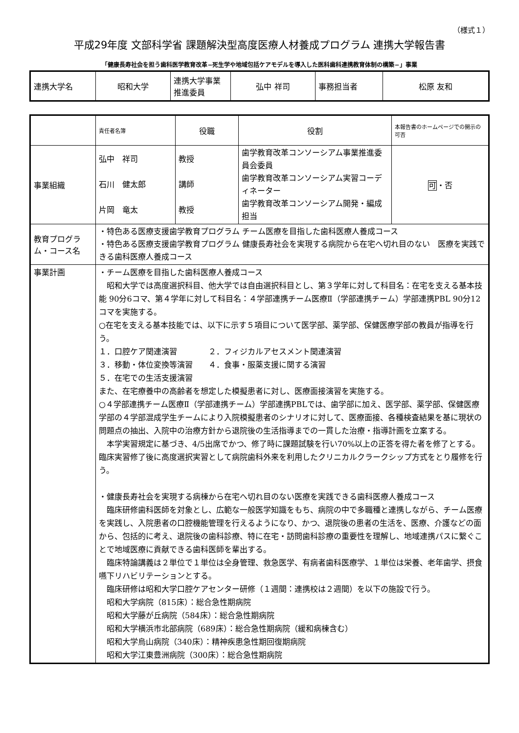（様式１）
平成29年度 文部科学省 課題解決型高度医療人材養成プログラム 連携大学報告書
「健康長寿社会を担う歯科医学教育改革−死生学や地域包括ケアモデルを導入した医科歯科連携教育体制の構築−」事業
| 連携大学名 | 昭和大学 | 連携大学事業推進委員 | 弘中 祥司 | 事務担当者 | 松原 友和 |
| | 責任者名簿 | 役職 | 役割 | 本報告書のホームページでの開示の可否 |
| 事業組織 | 弘中 祥司 石川 健太郎 片岡 竜太 | 教授 講師 教授 | 歯学教育改革コンソーシアム事業推進委員会委員 歯学教育改革コンソーシアム実習コーディネーター 歯学教育改革コンソーシアム開発・編成担当 | 可 ・否 |
| 教育プログラム・コース名 | ・特色ある医療支援歯学教育プログラム チーム医療を目指した歯科医療人養成コース ・特色ある医療支援歯学教育プログラム 健康長寿社会を実現する病院から在宅へ切れ目のない 医療を実践できる歯科医療人養成コース | | | |
| 事業計画 | ・チーム医療を目指した歯科医療人養成コース 昭和大学では高度選択科目、他大学では自由選択科目とし、第３学年に対して科目名：在宅を支える基本技能 90分6コマ、第４学年に対して科目名：４学部連携チーム医療Ⅱ（学部連携チーム）学部連携PBL 90分12コマを実施する。 ○在宅を支える基本技能では、以下に示す５項目について医学部、薬学部、保健医療学部の教員が指導を行う。 １．口腔ケア関連演習 ２．フィジカルアセスメント関連演習 ３．移動・体位変換等演習 ４．食事・服薬支援に関する演習 ５．在宅での生活支援演習 また、在宅療養中の高齢者を想定した模擬患者に対し、医療面接演習を実施する。 ○４学部連携チーム医療Ⅱ（学部連携チーム）学部連携PBLでは、歯学部に加え、医学部、薬学部、保健医療学部の４学部混成学生チームにより入院模擬患者のシナリオに対して、医療面接、各種検査結果を基に現状の問題点の抽出、入院中の治療方針から退院後の生活指導までの一貫した治療・指導計画を立案する。 本学実習規定に基づき、4/5出席でかつ、修了時に課題試験を行い70%以上の正答を得た者を修了とする。臨床実習修了後に高度選択実習として病院歯科外来を利用したクリニカルクラークシップ方式をとり履修を行う。 ・健康長寿社会を実現する病棟から在宅へ切れ目のない医療を実践できる歯科医療人養成コース 臨床研修歯科医師を対象とし、広範な一般医学知識をもち、病院の中で多職種と連携しながら、チーム医療を実践し、入院患者の口腔機能管理を行えるようになり、かつ、退院後の患者の生活を、医療、介護などの面から、包括的に考え、退院後の歯科診療、特に在宅・訪問歯科診療の重要性を理解し、地域連携パスに繋ぐことで地域医療に貢献できる歯科医師を輩出する。 臨床特論講義は２単位で１単位は全身管理、救急医学、有病者歯科医療学、１単位は栄養、老年歯学、摂食嚥下リハビリテーションとする。 臨床研修は昭和大学口腔ケアセンター研修（１週間：連携校は２週間）を以下の施設で行う。 昭和大学病院（815床）：総合急性期病院 昭和大学藤が丘病院（584床）：総合急性期病院 昭和大学横浜市北部病院（689床）：総合急性期病院（緩和病棟含む） 昭和大学烏山病院（340床）：精神疾患急性期回復期病院 昭和大学江東豊洲病院（300床）：総合急性期病院 | | | |